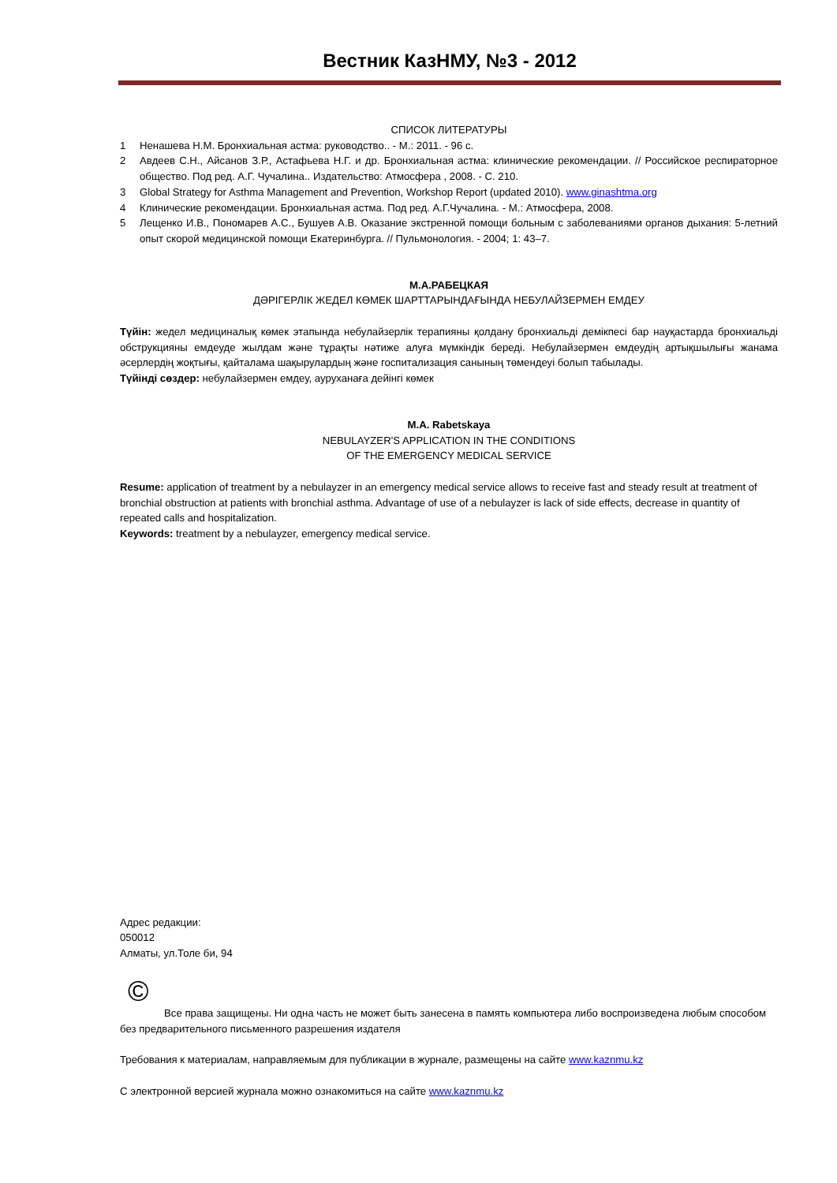Вестник КазНМУ, №3 - 2012
СПИСОК ЛИТЕРАТУРЫ
1 Ненашева Н.М. Бронхиальная астма: руководство.. - М.: 2011. - 96 с.
2 Авдеев С.Н., Айсанов З.Р., Астафьева Н.Г. и др. Бронхиальная астма: клинические рекомендации. // Российское респираторное общество. Под ред. А.Г. Чучалина.. Издательство: Атмосфера , 2008. - С. 210.
3 Global Strategy for Asthma Management and Prevention, Workshop Report (updated 2010). www.ginashtma.org
4 Клинические рекомендации. Бронхиальная астма. Под ред. А.Г.Чучалина. - М.: Атмосфера, 2008.
5 Лещенко И.В., Пономарев А.С., Бушуев А.В. Оказание экстренной помощи больным с заболеваниями органов дыхания: 5-летний опыт скорой медицинской помощи Екатеринбурга. // Пульмонология. - 2004; 1: 43–7.
М.А.РАБЕЦКАЯ
ДӘРІГЕРЛІК ЖЕДЕЛ КӨМЕК ШАРТТАРЫНДАҒЫНДА НЕБУЛАЙЗЕРМЕН ЕМДЕУ
Түйін: жедел медициналық көмек этапында небулайзерлік терапияны қолдану бронхиальді демікпесі бар науқастарда бронхиальді обструкцияны емдеуде жылдам және тұрақты нәтиже алуға мүмкіндік береді. Небулайзермен емдеудің артықшылығы жанама әсерлердің жоқтығы, қайталама шақырулардың және госпитализация санының төмендеуі болып табылады.
Түйінді сөздер: небулайзермен емдеу, ауруханаға дейінгі көмек
M.A. Rabetskaya
NEBULAYZER'S APPLICATION IN THE CONDITIONS
OF THE EMERGENCY MEDICAL SERVICE
Resume: application of treatment by a nebulayzer in an emergency medical service allows to receive fast and steady result at treatment of bronchial obstruction at patients with bronchial asthma. Advantage of use of a nebulayzer is lack of side effects, decrease in quantity of repeated calls and hospitalization.
Keywords: treatment by a nebulayzer, emergency medical service.
Адрес редакции:
050012
Алматы, ул.Толе би, 94
©
Все права защищены. Ни одна часть не может быть занесена в память компьютера либо воспроизведена любым способом без предварительного письменного разрешения издателя
Требования к материалам, направляемым для публикации в журнале, размещены на сайте www.kaznmu.kz
С электронной версией журнала можно ознакомиться на сайте www.kaznmu.kz